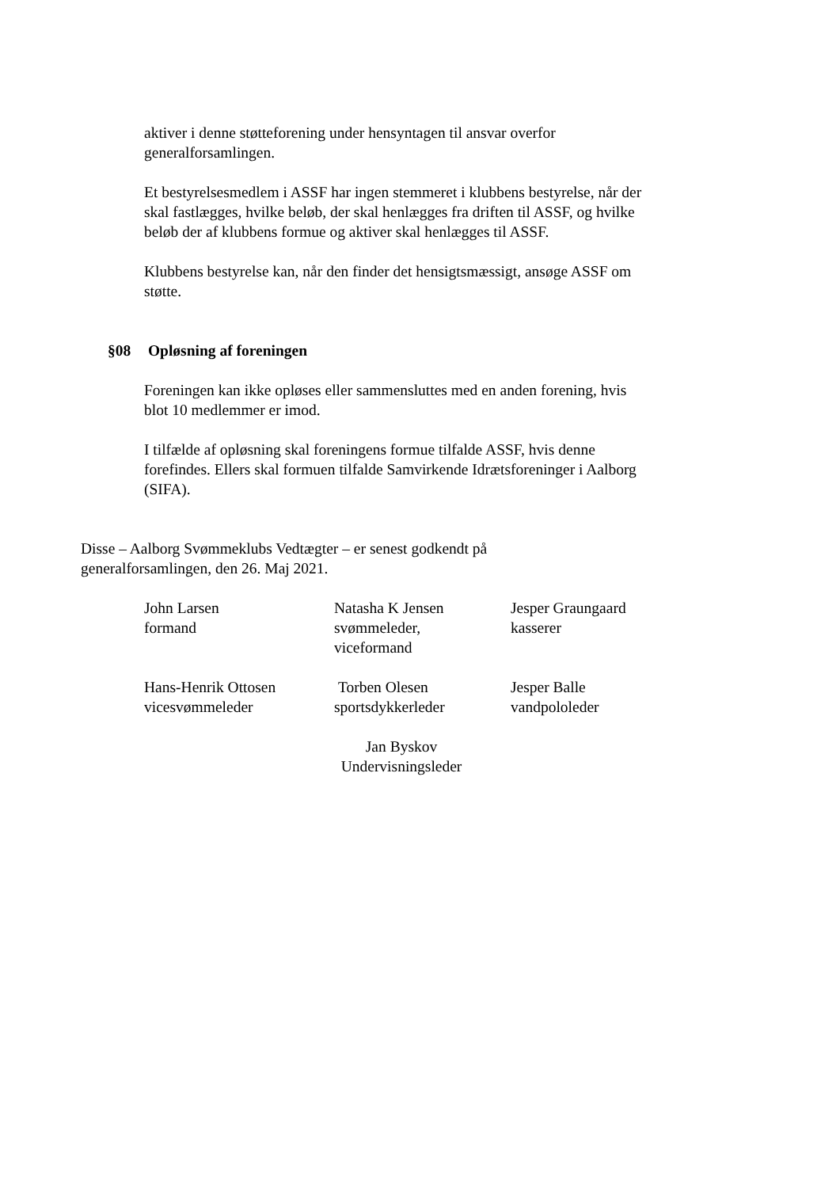aktiver i denne støtteforening under hensyntagen til ansvar overfor generalforsamlingen.
Et bestyrelsesmedlem i ASSF har ingen stemmeret i klubbens bestyrelse, når der skal fastlægges, hvilke beløb, der skal henlægges fra driften til ASSF, og hvilke beløb der af klubbens formue og aktiver skal henlægges til ASSF.
Klubbens bestyrelse kan, når den finder det hensigtsmæssigt, ansøge ASSF om støtte.
§08 Opløsning af foreningen
Foreningen kan ikke opløses eller sammensluttes med en anden forening, hvis blot 10 medlemmer er imod.
I tilfælde af opløsning skal foreningens formue tilfalde ASSF, hvis denne forefindes. Ellers skal formuen tilfalde Samvirkende Idrætsforeninger i Aalborg (SIFA).
Disse – Aalborg Svømmeklubs Vedtægter – er senest godkendt på generalforsamlingen, den 26. Maj 2021.
John Larsen
formand
Natasha K Jensen
svømmeleder,
viceformand
Jesper Graungaard
kasserer
Hans-Henrik Ottosen
vicesvømmeleder
Torben Olesen
sportsdykkerleder
Jesper Balle
vandpololeder
Jan Byskov
Undervisningsleder